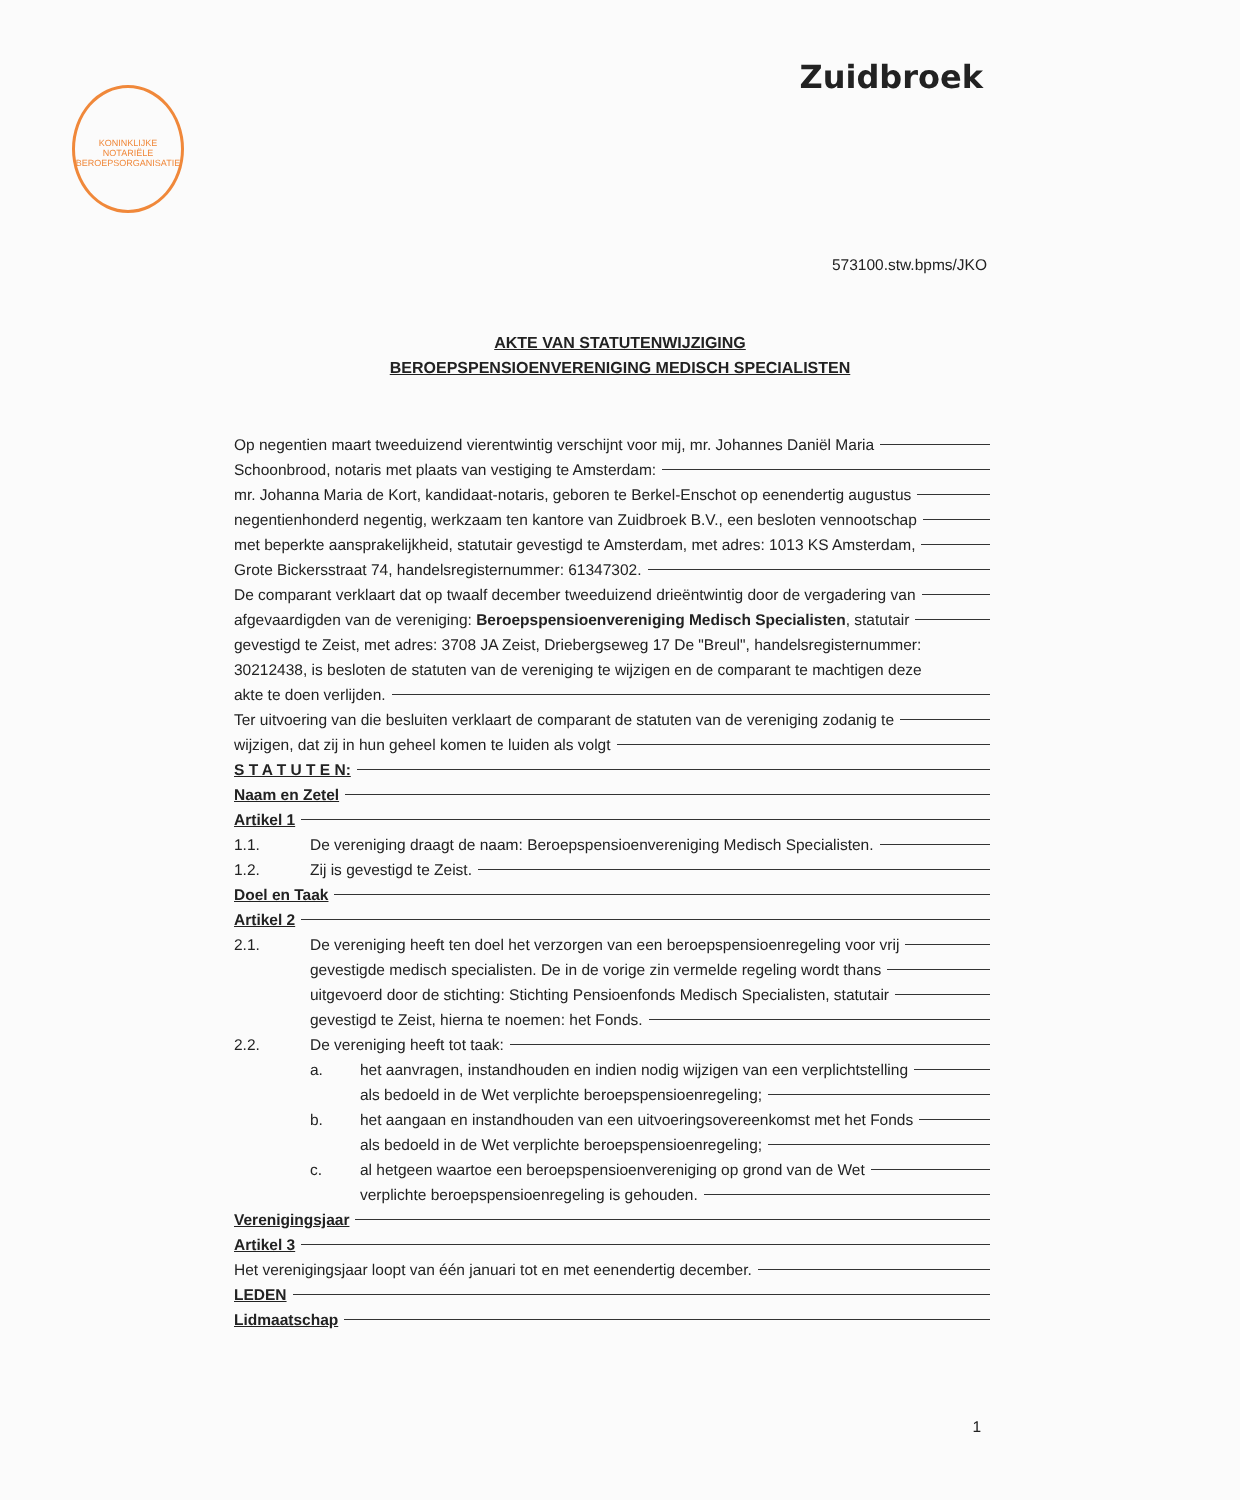KONINKLIJKE NOTARIËLE BEROEPSORGANISATIE
Zuidbroek
573100.stw.bpms/JKO
AKTE VAN STATUTENWIJZIGING
BEROEPSPENSIOENVERENIGING MEDISCH SPECIALISTEN
Op negentien maart tweeduizend vierentwintig verschijnt voor mij, mr. Johannes Daniël Maria
Schoonbrood, notaris met plaats van vestiging te Amsterdam:
mr. Johanna Maria de Kort, kandidaat-notaris, geboren te Berkel-Enschot op eenendertig augustus
negentienhonderd negentig, werkzaam ten kantore van Zuidbroek B.V., een besloten vennootschap
met beperkte aansprakelijkheid, statutair gevestigd te Amsterdam, met adres: 1013 KS Amsterdam,
Grote Bickersstraat 74, handelsregisternummer: 61347302.
De comparant verklaart dat op twaalf december tweeduizend drieëntwintig door de vergadering van
afgevaardigden van de vereniging: Beroepspensioenvereniging Medisch Specialisten, statutair
gevestigd te Zeist, met adres: 3708 JA Zeist, Driebergseweg 17 De "Breul", handelsregisternummer: 30212438, is besloten de statuten van de vereniging te wijzigen en de comparant te machtigen deze
akte te doen verlijden.
Ter uitvoering van die besluiten verklaart de comparant de statuten van de vereniging zodanig te
wijzigen, dat zij in hun geheel komen te luiden als volgt
S T A T U T E N:
Naam en Zetel
Artikel 1
1.1. De vereniging draagt de naam: Beroepspensioenvereniging Medisch Specialisten.
1.2. Zij is gevestigd te Zeist.
Doel en Taak
Artikel 2
2.1. De vereniging heeft ten doel het verzorgen van een beroepspensioenregeling voor vrij
gevestigde medisch specialisten. De in de vorige zin vermelde regeling wordt thans
uitgevoerd door de stichting: Stichting Pensioenfonds Medisch Specialisten, statutair
gevestigd te Zeist, hierna te noemen: het Fonds.
2.2. De vereniging heeft tot taak:
a. het aanvragen, instandhouden en indien nodig wijzigen van een verplichtstelling
als bedoeld in de Wet verplichte beroepspensioenregeling;
b. het aangaan en instandhouden van een uitvoeringsovereenkomst met het Fonds
als bedoeld in de Wet verplichte beroepspensioenregeling;
c. al hetgeen waartoe een beroepspensioenvereniging op grond van de Wet
verplichte beroepspensioenregeling is gehouden.
Verenigingsjaar
Artikel 3
Het verenigingsjaar loopt van één januari tot en met eenendertig december.
LEDEN
Lidmaatschap
1